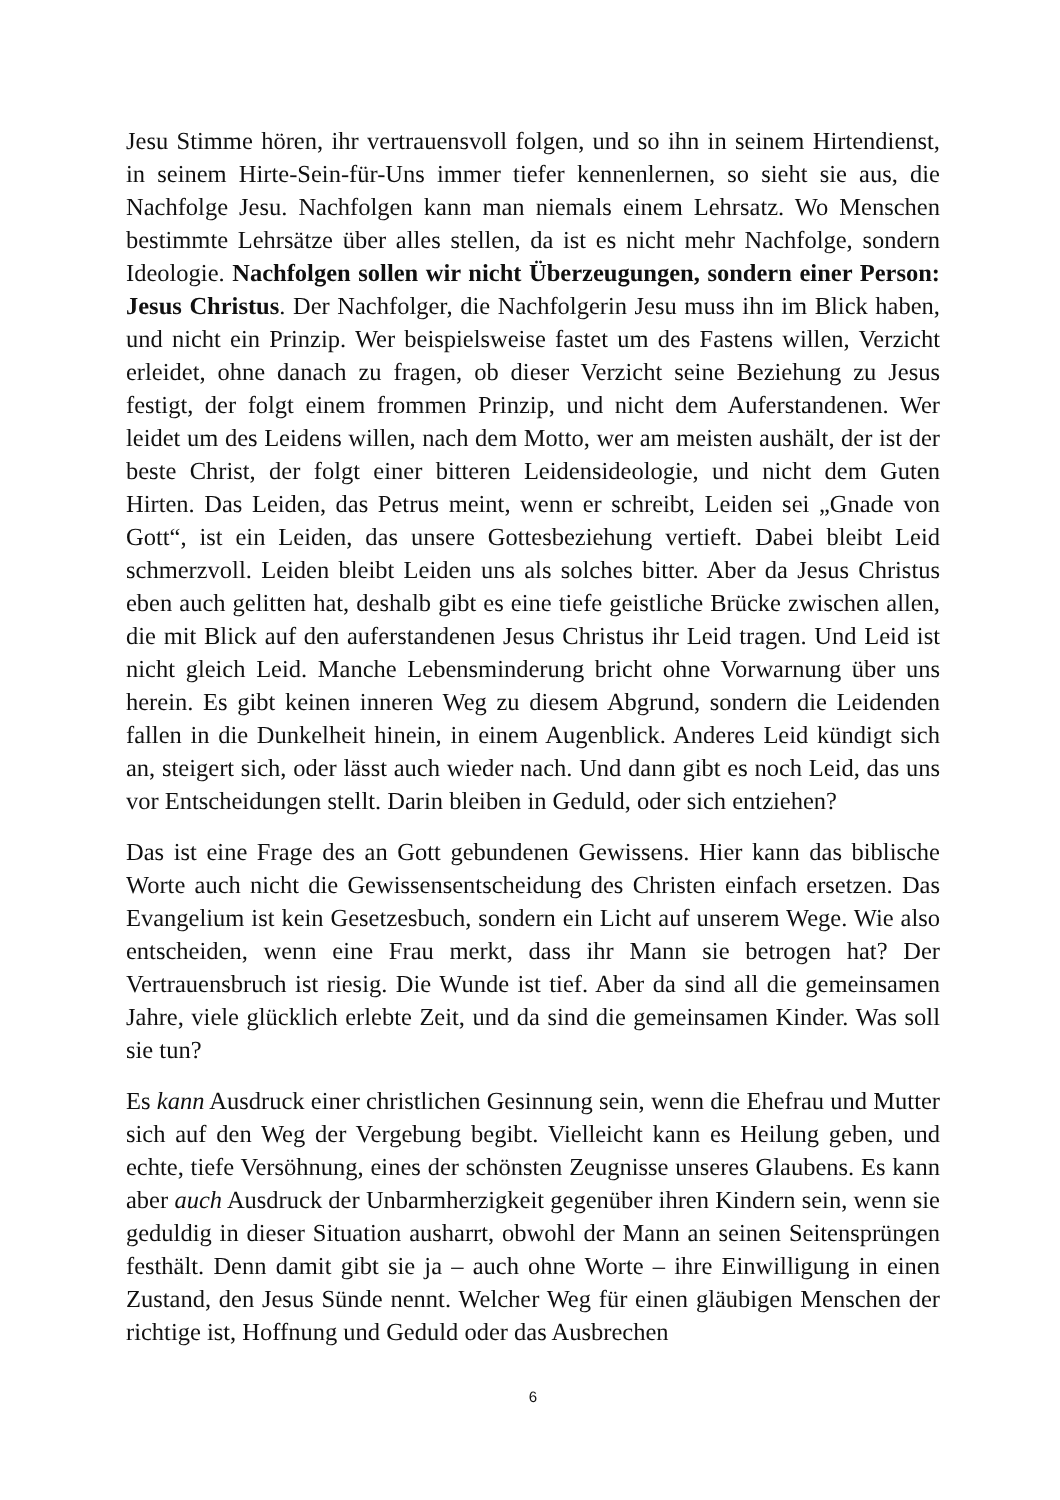Jesu Stimme hören, ihr vertrauensvoll folgen, und so ihn in seinem Hirtendienst, in seinem Hirte-Sein-für-Uns immer tiefer kennenlernen, so sieht sie aus, die Nachfolge Jesu. Nachfolgen kann man niemals einem Lehrsatz. Wo Menschen bestimmte Lehrsätze über alles stellen, da ist es nicht mehr Nachfolge, sondern Ideologie. Nachfolgen sollen wir nicht Überzeugungen, sondern einer Person: Jesus Christus. Der Nachfolger, die Nachfolgerin Jesu muss ihn im Blick haben, und nicht ein Prinzip. Wer beispielsweise fastet um des Fastens willen, Verzicht erleidet, ohne danach zu fragen, ob dieser Verzicht seine Beziehung zu Jesus festigt, der folgt einem frommen Prinzip, und nicht dem Auferstandenen. Wer leidet um des Leidens willen, nach dem Motto, wer am meisten aushält, der ist der beste Christ, der folgt einer bitteren Leidensideologie, und nicht dem Guten Hirten. Das Leiden, das Petrus meint, wenn er schreibt, Leiden sei „Gnade von Gott“, ist ein Leiden, das unsere Gottesbeziehung vertieft. Dabei bleibt Leid schmerzvoll. Leiden bleibt Leiden uns als solches bitter. Aber da Jesus Christus eben auch gelitten hat, deshalb gibt es eine tiefe geistliche Brücke zwischen allen, die mit Blick auf den auferstandenen Jesus Christus ihr Leid tragen. Und Leid ist nicht gleich Leid. Manche Lebensminderung bricht ohne Vorwarnung über uns herein. Es gibt keinen inneren Weg zu diesem Abgrund, sondern die Leidenden fallen in die Dunkelheit hinein, in einem Augenblick. Anderes Leid kündigt sich an, steigert sich, oder lässt auch wieder nach. Und dann gibt es noch Leid, das uns vor Entscheidungen stellt. Darin bleiben in Geduld, oder sich entziehen?
Das ist eine Frage des an Gott gebundenen Gewissens. Hier kann das biblische Worte auch nicht die Gewissensentscheidung des Christen einfach ersetzen. Das Evangelium ist kein Gesetzesbuch, sondern ein Licht auf unserem Wege. Wie also entscheiden, wenn eine Frau merkt, dass ihr Mann sie betrogen hat? Der Vertrauensbruch ist riesig. Die Wunde ist tief. Aber da sind all die gemeinsamen Jahre, viele glücklich erlebte Zeit, und da sind die gemeinsamen Kinder. Was soll sie tun?
Es kann Ausdruck einer christlichen Gesinnung sein, wenn die Ehefrau und Mutter sich auf den Weg der Vergebung begibt. Vielleicht kann es Heilung geben, und echte, tiefe Versöhnung, eines der schönsten Zeugnisse unseres Glaubens. Es kann aber auch Ausdruck der Unbarmherzigkeit gegenüber ihren Kindern sein, wenn sie geduldig in dieser Situation ausharrt, obwohl der Mann an seinen Seitensprüngen festhält. Denn damit gibt sie ja – auch ohne Worte – ihre Einwilligung in einen Zustand, den Jesus Sünde nennt. Welcher Weg für einen gläubigen Menschen der richtige ist, Hoffnung und Geduld oder das Ausbrechen
6